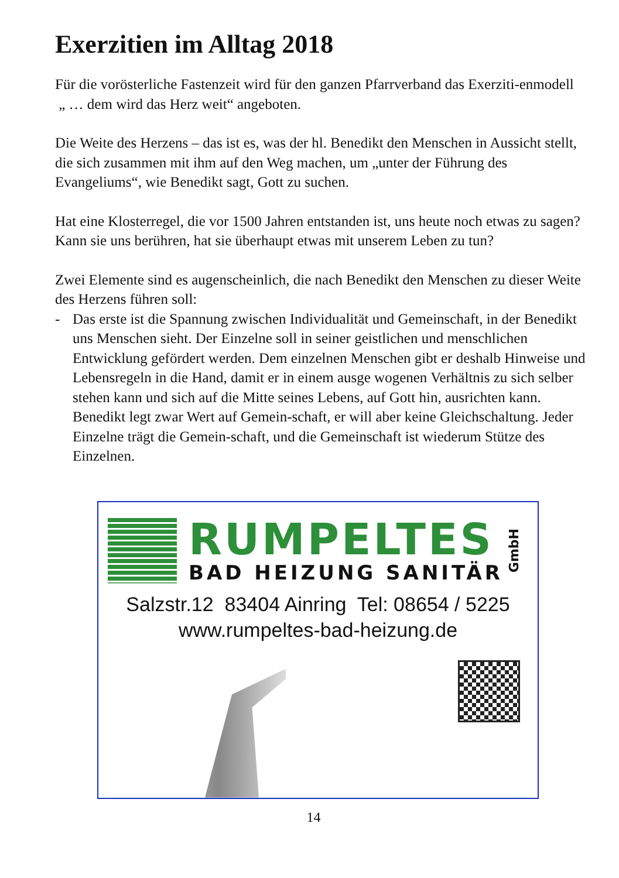Exerzitien im Alltag 2018
Für die vorösterliche Fastenzeit wird für den ganzen Pfarrverband das Exerziti-enmodell
„ … dem wird das Herz weit“ angeboten.
Die Weite des Herzens – das ist es, was der hl. Benedikt den Menschen in Aussicht stellt, die sich zusammen mit ihm auf den Weg machen, um „unter der Führung des Evangeliums“, wie Benedikt sagt, Gott zu suchen.
Hat eine Klosterregel, die vor 1500 Jahren entstanden ist, uns heute noch etwas zu sagen? Kann sie uns berühren, hat sie überhaupt etwas mit unserem Leben zu tun?
Zwei Elemente sind es augenscheinlich, die nach Benedikt den Menschen zu dieser Weite des Herzens führen soll:
- Das erste ist die Spannung zwischen Individualität und Gemeinschaft, in der Benedikt uns Menschen sieht. Der Einzelne soll in seiner geistlichen und menschlichen Entwicklung gefördert werden. Dem einzelnen Menschen gibt er deshalb Hinweise und Lebensregeln in die Hand, damit er in einem ausge wogenen Verhältnis zu sich selber stehen kann und sich auf die Mitte seines Lebens, auf Gott hin, ausrichten kann. Benedikt legt zwar Wert auf Gemein-schaft, er will aber keine Gleichschaltung. Jeder Einzelne trägt die Gemein-schaft, und die Gemeinschaft ist wiederum Stütze des Einzelnen.
RUMPELTES
BAD HEIZUNG SANITÄR
GmbH
Salzstr.12 83404 Ainring Tel: 08654 / 5225
www.rumpeltes-bad-heizung.de
14